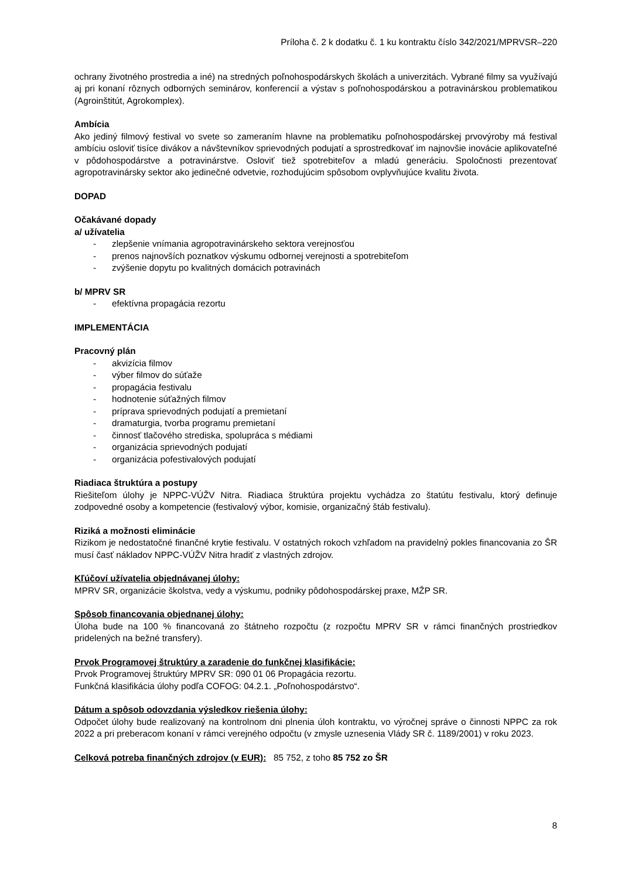Príloha č. 2 k dodatku č. 1 ku kontraktu číslo 342/2021/MPRVSR–220
ochrany životného prostredia a iné) na stredných poľnohospodárskych školách a univerzitách. Vybrané filmy sa využívajú aj pri konaní rôznych odborných seminárov, konferencií a výstav s poľnohospodárskou a potravinárskou problematikou (Agroinštitút, Agrokomplex).
Ambícia
Ako jediný filmový festival vo svete so zameraním hlavne na problematiku poľnohospodárskej prvovýroby má festival ambíciu osloviť tisíce divákov a návštevníkov sprievodných podujatí a sprostredkovať im najnovšie inovácie aplikovateľné v pôdohospodárstve a potravinárstve. Osloviť tiež spotrebiteľov a mladú generáciu. Spoločnosti prezentovať agropotravinársky sektor ako jedinečné odvetvie, rozhodujúcim spôsobom ovplyvňujúce kvalitu života.
DOPAD
Očakávané dopady
a/ užívatelia
- zlepšenie vnímania agropotravinárskeho sektora verejnosťou
- prenos najnovších poznatkov výskumu odbornej verejnosti a spotrebiteľom
- zvýšenie dopytu po kvalitných domácich potravinách
b/ MPRV SR
- efektívna propagácia rezortu
IMPLEMENTÁCIA
Pracovný plán
- akvizícia filmov
- výber filmov do súťaže
- propagácia festivalu
- hodnotenie súťažných filmov
- príprava sprievodných podujatí a premietaní
- dramaturgia, tvorba programu premietaní
- činnosť tlačového strediska, spolupráca s médiami
- organizácia sprievodných podujatí
- organizácia pofestivalových podujatí
Riadiaca štruktúra a postupy
Riešiteľom úlohy je NPPC-VÚŽV Nitra. Riadiaca štruktúra projektu vychádza zo štatútu festivalu, ktorý definuje zodpovedné osoby a kompetencie (festivalový výbor, komisie, organizačný štáb festivalu).
Riziká a možnosti eliminácie
Rizikom je nedostatočné finančné krytie festivalu. V ostatných rokoch vzhľadom na pravidelný pokles financovania zo ŠR musí časť nákladov NPPC-VÚŽV Nitra hradiť z vlastných zdrojov.
Kľúčoví užívatelia objednávanej úlohy:
MPRV SR, organizácie školstva, vedy a výskumu, podniky pôdohospodárskej praxe, MŽP SR.
Spôsob financovania objednanej úlohy:
Úloha bude na 100 % financovaná zo štátneho rozpočtu (z rozpočtu MPRV SR v rámci finančných prostriedkov pridelených na bežné transfery).
Prvok Programovej štruktúry a zaradenie do funkčnej klasifikácie:
Prvok Programovej štruktúry MPRV SR: 090 01 06 Propagácia rezortu.
Funkčná klasifikácia úlohy podľa COFOG: 04.2.1. „Poľnohospodárstvo“.
Dátum a spôsob odovzdania výsledkov riešenia úlohy:
Odpočet úlohy bude realizovaný na kontrolnom dni plnenia úloh kontraktu, vo výročnej správe o činnosti NPPC za rok 2022 a pri preberacom konaní v rámci verejného odpočtu (v zmysle uznesenia Vlády SR č. 1189/2001) v roku 2023.
Celková potreba finančných zdrojov (v EUR): 85 752, z toho 85 752 zo ŠR
8